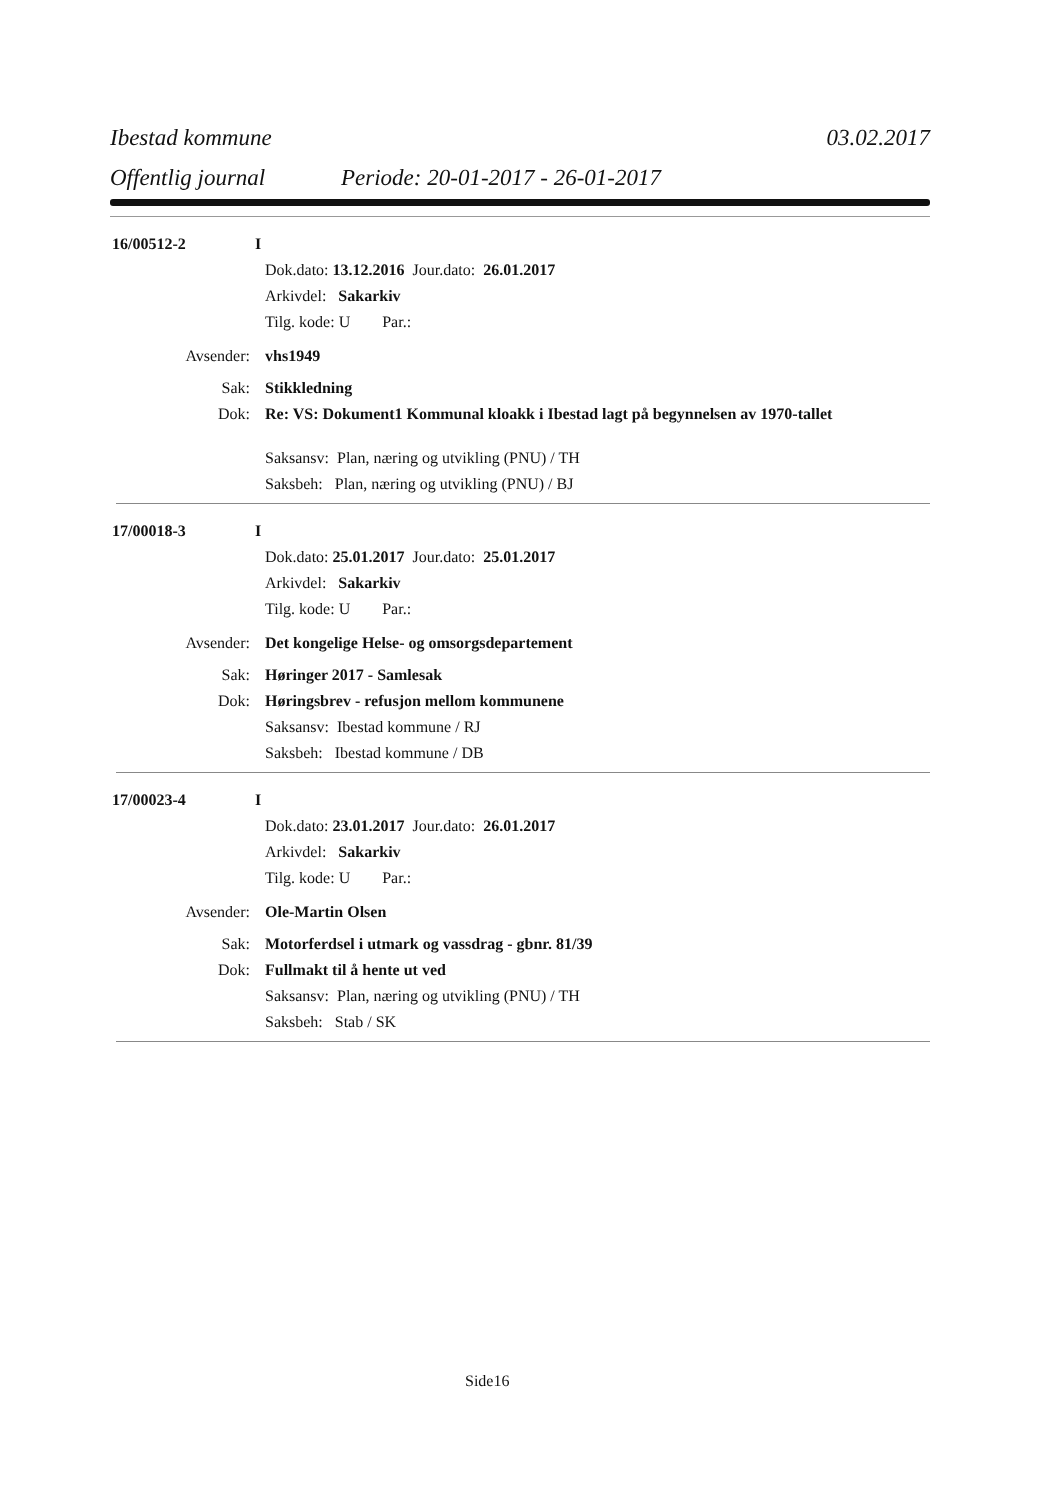Ibestad kommune 03.02.2017
Offentlig journal Periode: 20-01-2017 - 26-01-2017
16/00512-2 I
Dok.dato: 13.12.2016 Jour.dato: 26.01.2017
Arkivdel: Sakarkiv
Tilg. kode: U Par.:
Avsender: vhs1949
Sak: Stikkledning
Dok: Re: VS: Dokument1 Kommunal kloakk i Ibestad lagt på begynnelsen av 1970-tallet
Saksansv: Plan, næring og utvikling (PNU) / TH
Saksbeh: Plan, næring og utvikling (PNU) / BJ
17/00018-3 I
Dok.dato: 25.01.2017 Jour.dato: 25.01.2017
Arkivdel: Sakarkiv
Tilg. kode: U Par.:
Avsender: Det kongelige Helse- og omsorgsdepartement
Sak: Høringer 2017 - Samlesak
Dok: Høringsbrev - refusjon mellom kommunene
Saksansv: Ibestad kommune / RJ
Saksbeh: Ibestad kommune / DB
17/00023-4 I
Dok.dato: 23.01.2017 Jour.dato: 26.01.2017
Arkivdel: Sakarkiv
Tilg. kode: U Par.:
Avsender: Ole-Martin Olsen
Sak: Motorferdsel i utmark og vassdrag - gbnr. 81/39
Dok: Fullmakt til å hente ut ved
Saksansv: Plan, næring og utvikling (PNU) / TH
Saksbeh: Stab / SK
Side16